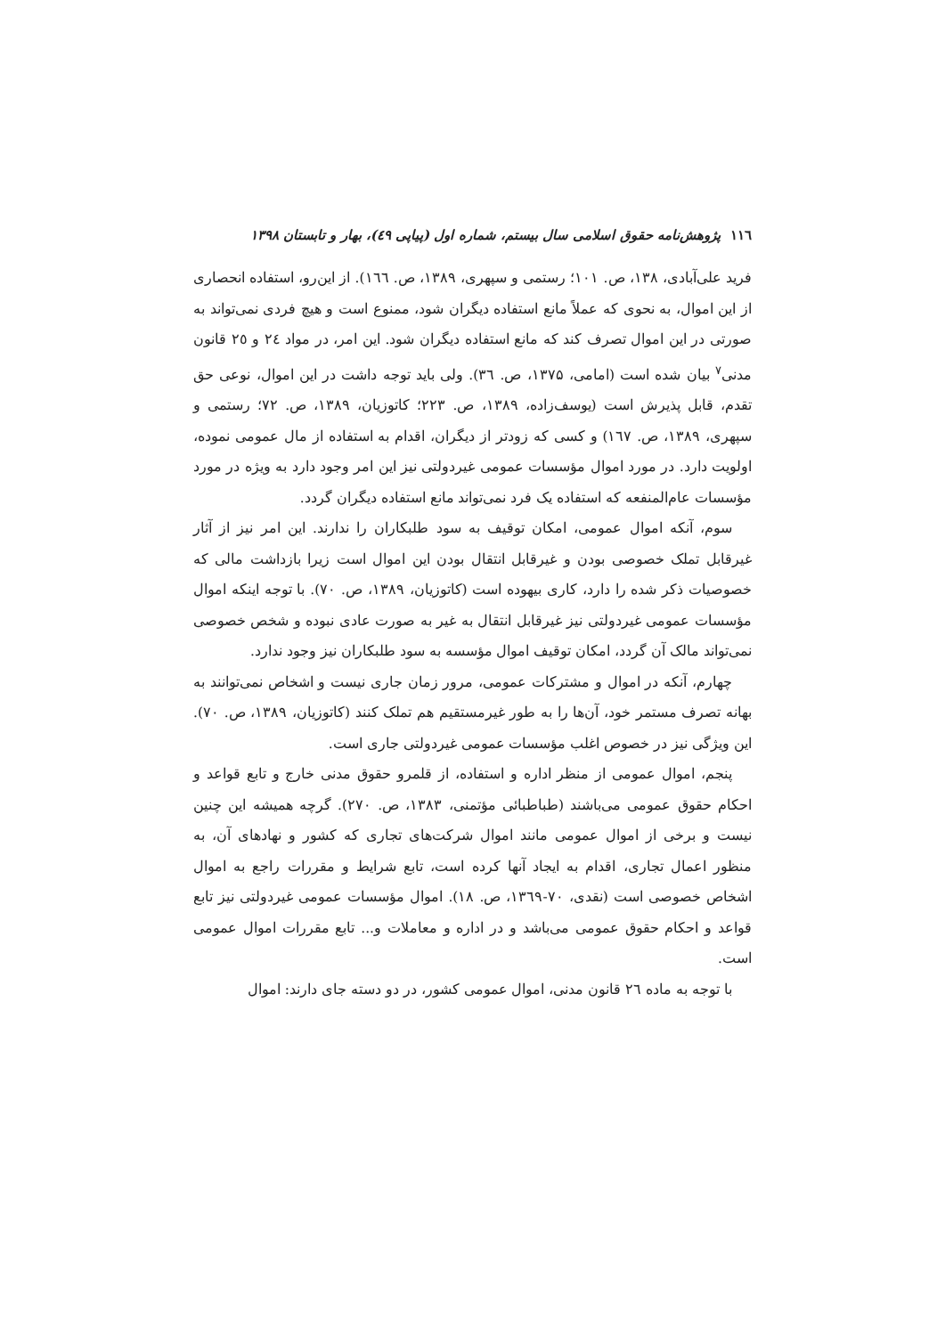۱۱٦ پژوهش‌نامه حقوق اسلامی سال بیستم، شماره اول (پیاپی ٤۹)، بهار و تابستان ۱۳۹۸
فرید علی‌آبادی، ۱۳۸، ص. ۱۰۱؛ رستمی و سپهری، ۱۳۸۹، ص. ۱٦٦). از این‌رو، استفاده انحصاری از این اموال، به نحوی که عملاً مانع استفاده دیگران شود، ممنوع است و هیچ فردی نمی‌تواند به صورتی در این اموال تصرف کند که مانع استفاده دیگران شود. این امر، در مواد ٢٤ و ٢٥ قانون مدنی<sup>۷</sup> بیان شده است (امامی، ۱۳۷۵، ص. ۳٦). ولی باید توجه داشت در این اموال، نوعی حق تقدم، قابل پذیرش است (یوسف‌زاده، ۱۳۸۹، ص. ۲۲۳؛ کاتوزیان، ۱۳۸۹، ص. ۷۲؛ رستمی و سپهری، ۱۳۸۹، ص. ۱٦۷) و کسی که زودتر از دیگران، اقدام به استفاده از مال عمومی نموده، اولویت دارد. در مورد اموال مؤسسات عمومی غیردولتی نیز این امر وجود دارد به ویژه در مورد مؤسسات عام‌المنفعه که استفاده یک فرد نمی‌تواند مانع استفاده دیگران گردد.
سوم، آنکه اموال عمومی، امکان توقیف به سود طلبکاران را ندارند. این امر نیز از آثار غیرقابل تملک خصوصی بودن و غیرقابل انتقال بودن این اموال است زیرا بازداشت مالی که خصوصیات ذکر شده را دارد، کاری بیهوده است (کاتوزیان، ۱۳۸۹، ص. ۷۰). با توجه اینکه اموال مؤسسات عمومی غیردولتی نیز غیرقابل انتقال به غیر به صورت عادی نبوده و شخص خصوصی نمی‌تواند مالک آن گردد، امکان توقیف اموال مؤسسه به سود طلبکاران نیز وجود ندارد.
چهارم، آنکه در اموال و مشترکات عمومی، مرور زمان جاری نیست و اشخاص نمی‌توانند به بهانه تصرف مستمر خود، آن‌ها را به طور غیرمستقیم هم تملک کنند (کاتوزیان، ۱۳۸۹، ص. ۷۰). این ویژگی نیز در خصوص اغلب مؤسسات عمومی غیردولتی جاری است.
پنجم، اموال عمومی از منظر اداره و استفاده، از قلمرو حقوق مدنی خارج و تابع قواعد و احکام حقوق عمومی می‌باشند (طباطبائی مؤتمنی، ۱۳۸۳، ص. ۲۷۰). گرچه همیشه این چنین نیست و برخی از اموال عمومی مانند اموال شرکت‌های تجاری که کشور و نهادهای آن، به منظور اعمال تجاری، اقدام به ایجاد آنها کرده است، تابع شرایط و مقررات راجع به اموال اشخاص خصوصی است (نقدی، ۷۰-۱۳٦۹، ص. ۱۸). اموال مؤسسات عمومی غیردولتی نیز تابع قواعد و احکام حقوق عمومی می‌باشد و در اداره و معاملات و... تابع مقررات اموال عمومی است.
با توجه به ماده ٢٦ قانون مدنی، اموال عمومی کشور، در دو دسته جای دارند: اموال